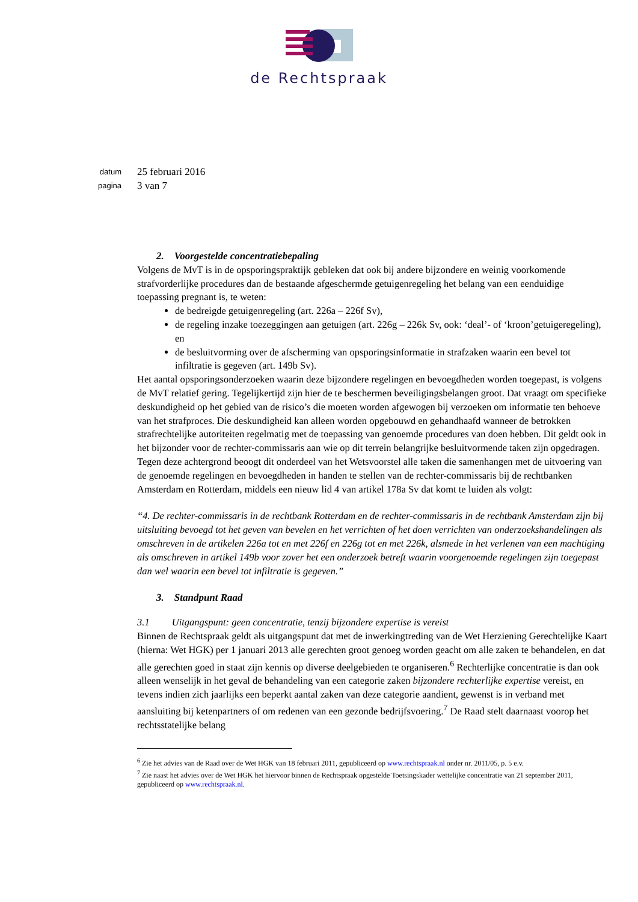de Rechtspraak
datum
25 februari 2016
pagina
3 van 7
2. Voorgestelde concentratiebepaling
Volgens de MvT is in de opsporingspraktijk gebleken dat ook bij andere bijzondere en weinig voorkomende strafvorderlijke procedures dan de bestaande afgeschermde getuigenregeling het belang van een eenduidige toepassing pregnant is, te weten:
de bedreigde getuigenregeling (art. 226a – 226f Sv),
de regeling inzake toezeggingen aan getuigen (art. 226g – 226k Sv, ook: ‘deal’- of ‘kroon’getuigeregeling), en
de besluitvorming over de afscherming van opsporingsinformatie in strafzaken waarin een bevel tot infiltratie is gegeven (art. 149b Sv).
Het aantal opsporingsonderzoeken waarin deze bijzondere regelingen en bevoegdheden worden toegepast, is volgens de MvT relatief gering. Tegelijkertijd zijn hier de te beschermen beveiligingsbelangen groot. Dat vraagt om specifieke deskundigheid op het gebied van de risico’s die moeten worden afgewogen bij verzoeken om informatie ten behoeve van het strafproces. Die deskundigheid kan alleen worden opgebouwd en gehandhaafd wanneer de betrokken strafrechtelijke autoriteiten regelmatig met de toepassing van genoemde procedures van doen hebben. Dit geldt ook in het bijzonder voor de rechter-commissaris aan wie op dit terrein belangrijke besluitvormende taken zijn opgedragen.
Tegen deze achtergrond beoogt dit onderdeel van het Wetsvoorstel alle taken die samenhangen met de uitvoering van de genoemde regelingen en bevoegdheden in handen te stellen van de rechter-commissaris bij de rechtbanken Amsterdam en Rotterdam, middels een nieuw lid 4 van artikel 178a Sv dat komt te luiden als volgt:
“4. De rechter-commissaris in de rechtbank Rotterdam en de rechter-commissaris in de rechtbank Amsterdam zijn bij uitsluiting bevoegd tot het geven van bevelen en het verrichten of het doen verrichten van onderzoekshandelingen als omschreven in de artikelen 226a tot en met 226f en 226g tot en met 226k, alsmede in het verlenen van een machtiging als omschreven in artikel 149b voor zover het een onderzoek betreft waarin voorgenoemde regelingen zijn toegepast dan wel waarin een bevel tot infiltratie is gegeven.”
3. Standpunt Raad
3.1 Uitgangspunt: geen concentratie, tenzij bijzondere expertise is vereist
Binnen de Rechtspraak geldt als uitgangspunt dat met de inwerkingtreding van de Wet Herziening Gerechtelijke Kaart (hierna: Wet HGK) per 1 januari 2013 alle gerechten groot genoeg worden geacht om alle zaken te behandelen, en dat alle gerechten goed in staat zijn kennis op diverse deelgebieden te organiseren.<sup>6</sup> Rechterlijke concentratie is dan ook alleen wenselijk in het geval de behandeling van een categorie zaken bijzondere rechterlijke expertise vereist, en tevens indien zich jaarlijks een beperkt aantal zaken van deze categorie aandient, gewenst is in verband met aansluiting bij ketenpartners of om redenen van een gezonde bedrijfsvoering.<sup>7</sup> De Raad stelt daarnaast voorop het rechtsstatelijke belang
<sup>6</sup> Zie het advies van de Raad over de Wet HGK van 18 februari 2011, gepubliceerd op www.rechtspraak.nl onder nr. 2011/05, p. 5 e.v.
<sup>7</sup> Zie naast het advies over de Wet HGK het hiervoor binnen de Rechtspraak opgestelde Toetsingskader wettelijke concentratie van 21 september 2011, gepubliceerd op www.rechtspraak.nl.